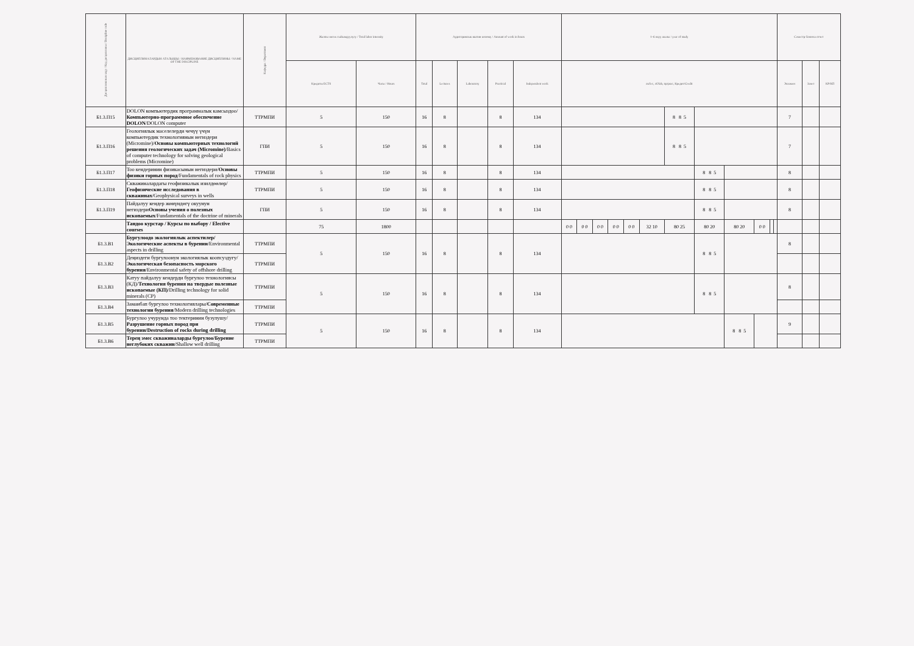| Дисциплинанын коду / Код дисциплины / Discipline code | ДИСЦИПЛИНАЛАРДЫН АТАЛЫШЫ / НАИМЕНОВАНИЕ ДИСЦИПЛИНЫ / NAME OF THE DISCIPLINE | Кафедра / Department | Жалпы эмгек сыйымдуулугу / Total labor intensity | | Аудиториялык иштин көлөмү / Amount of work in hours | | | | | 1–6 окуу жылы / year of study | | | | | | | | | | | | Семестр боюнча отчет | | |
| --- | --- | --- | --- | --- | --- | --- | --- | --- | --- | --- | --- | --- | --- | --- | --- | --- | --- | --- | --- | --- | --- | --- | --- | --- |
| | | | Кредиты ECTS | Часы / Hours | Total | Lectures | Laboratory | Practical | Independent work | лк/lec, лб/lab, пр/prac, Кредит/Credit | | | | | | | | | | | | Экзамен | Зачет | КР/КП |
| Б1.3.П15 | DOLON компьютердик программалык камсыздоо/ Компьютерно-программное обеспечение DOLON /DOLON computer | ТТРМПИ | 5 | 150 | 16 | 8 | | 8 | 134 | | | | | | | 8 8 5 | | | | | | 7 | | |
| Б1.3.П16 | Геологиялык маселелерди чечүү үчүн компьютердик технологиянын негиздери (Micromine)/ Основы компьютерных технологий решения геологических задач (Micromine) /Basics of computer technology for solving geological problems (Micromine) | ГПИ | 5 | 150 | 16 | 8 | | 8 | 134 | | | | | | | 8 8 5 | | | | | | 7 | | |
| Б1.3.П17 | Тоо кендеринин физикасынын негиздери/ Основы физики горных пород /Fundamentals of rock physics | ТТРМПИ | 5 | 150 | 16 | 8 | | 8 | 134 | | | | | | | | 8 8 5 | | | | | 8 | | |
| Б1.3.П18 | Скважиналардагы геофизикалык изилдөөлөр/ Геофизические исследования в скважинах /Geophysical surveys in wells | ТТРМПИ | 5 | 150 | 16 | 8 | | 8 | 134 | | | | | | | | 8 8 5 | | | | | 8 | | |
| Б1.3.П19 | Пайдалуу кендер жөнүндөгү окуунун негиздери Основы учения о полезных ископаемых /Fundamentals of the doctrine of minerals | ГПИ | 5 | 150 | 16 | 8 | | 8 | 134 | | | | | | | | 8 8 5 | | | | | 8 | | |
| | Тандоо курстар / Курсы по выбору / Elective courses | | 75 | 1800 | | | | | | 0 0 | 0 0 | 0 0 | 0 0 | 0 0 | 32 10 | 80 25 | 80 20 | 80 20 | 0 0 | | | | | |
| Б1.3.В1 | Бургулоодо экологиялык аспектилер/Экологические аспекты в бурении /Environmental aspects in drilling | ТТРМПИ | 5 | 150 | 16 | 8 | | 8 | 134 | | | | | | | | 8 8 5 | | | | | 8 | | |
| Б1.3.В2 | Деңиздеги бургулоонун экологиялык коопсуздугу/ Экологическая безопасность морского бурения /Environmental safety of offshore drilling | ТТРМПИ | | | | | | | | | | | | | | | | | | | | | | |
| Б1.3.В3 | Катуу пайдалуу кендерди бургулоо технологиясы (КД)/ Технология бурения на твердые полезные ископаемые (КП) /Drilling technology for solid minerals (CP) | ТТРМПИ | 5 | 150 | 16 | 8 | | 8 | 134 | | | | | | | | 8 8 5 | | | | | 8 | | |
| Б1.3.В4 | Заманбап бургулоо технологиялары/ Современные технологии бурения /Modern drilling technologies | ТТРМПИ | | | | | | | | | | | | | | | | | | | | | | |
| Б1.3.В5 | Бургулоо учурунда тоо тектеринин бузулушу/ Разрушение горных пород при бурении/Destruction of rocks during drilling | ТТРМПИ | 5 | 150 | 16 | 8 | | 8 | 134 | | | | | | | | | 8 8 5 | | | | 9 | | |
| Б1.3.В6 | Терең эмес скважиналарды бургулоо/Бурение неглубоких скважин /Shallow well drilling | ТТРМПИ | | | | | | | | | | | | | | | | | | | | | | |